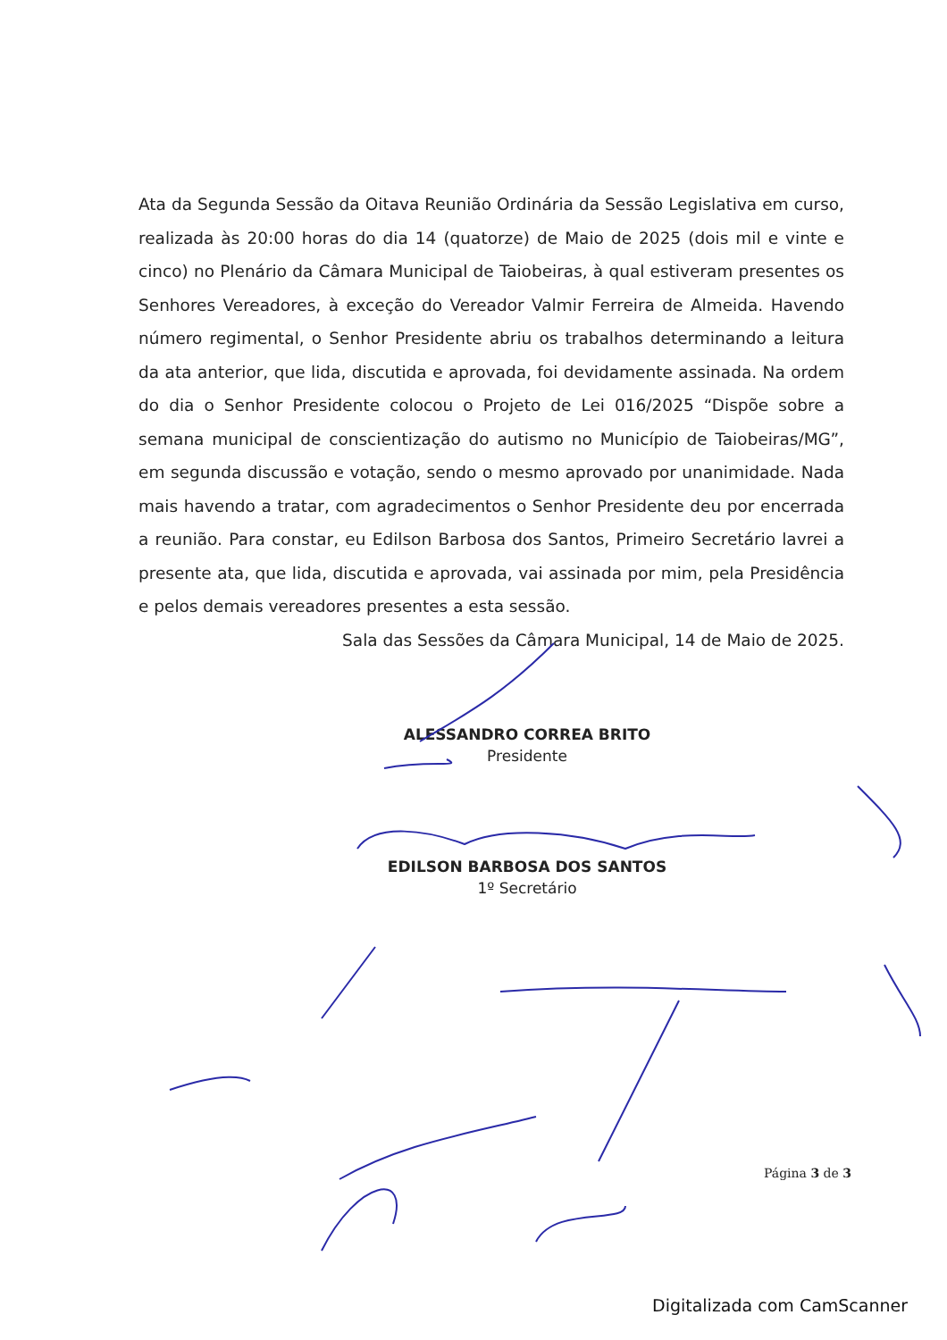Ata da Segunda Sessão da Oitava Reunião Ordinária da Sessão Legislativa em curso, realizada às 20:00 horas do dia 14 (quatorze) de Maio de 2025 (dois mil e vinte e cinco) no Plenário da Câmara Municipal de Taiobeiras, à qual estiveram presentes os Senhores Vereadores, à exceção do Vereador Valmir Ferreira de Almeida. Havendo número regimental, o Senhor Presidente abriu os trabalhos determinando a leitura da ata anterior, que lida, discutida e aprovada, foi devidamente assinada. Na ordem do dia o Senhor Presidente colocou o Projeto de Lei 016/2025 “Dispõe sobre a semana municipal de conscientização do autismo no Município de Taiobeiras/MG”, em segunda discussão e votação, sendo o mesmo aprovado por unanimidade. Nada mais havendo a tratar, com agradecimentos o Senhor Presidente deu por encerrada a reunião. Para constar, eu Edilson Barbosa dos Santos, Primeiro Secretário lavrei a presente ata, que lida, discutida e aprovada, vai assinada por mim, pela Presidência e pelos demais vereadores presentes a esta sessão.
Sala das Sessões da Câmara Municipal, 14 de Maio de 2025.
ALESSANDRO CORREA BRITO
Presidente
EDILSON BARBOSA DOS SANTOS
1º Secretário
Página 3 de 3
Digitalizada com CamScanner